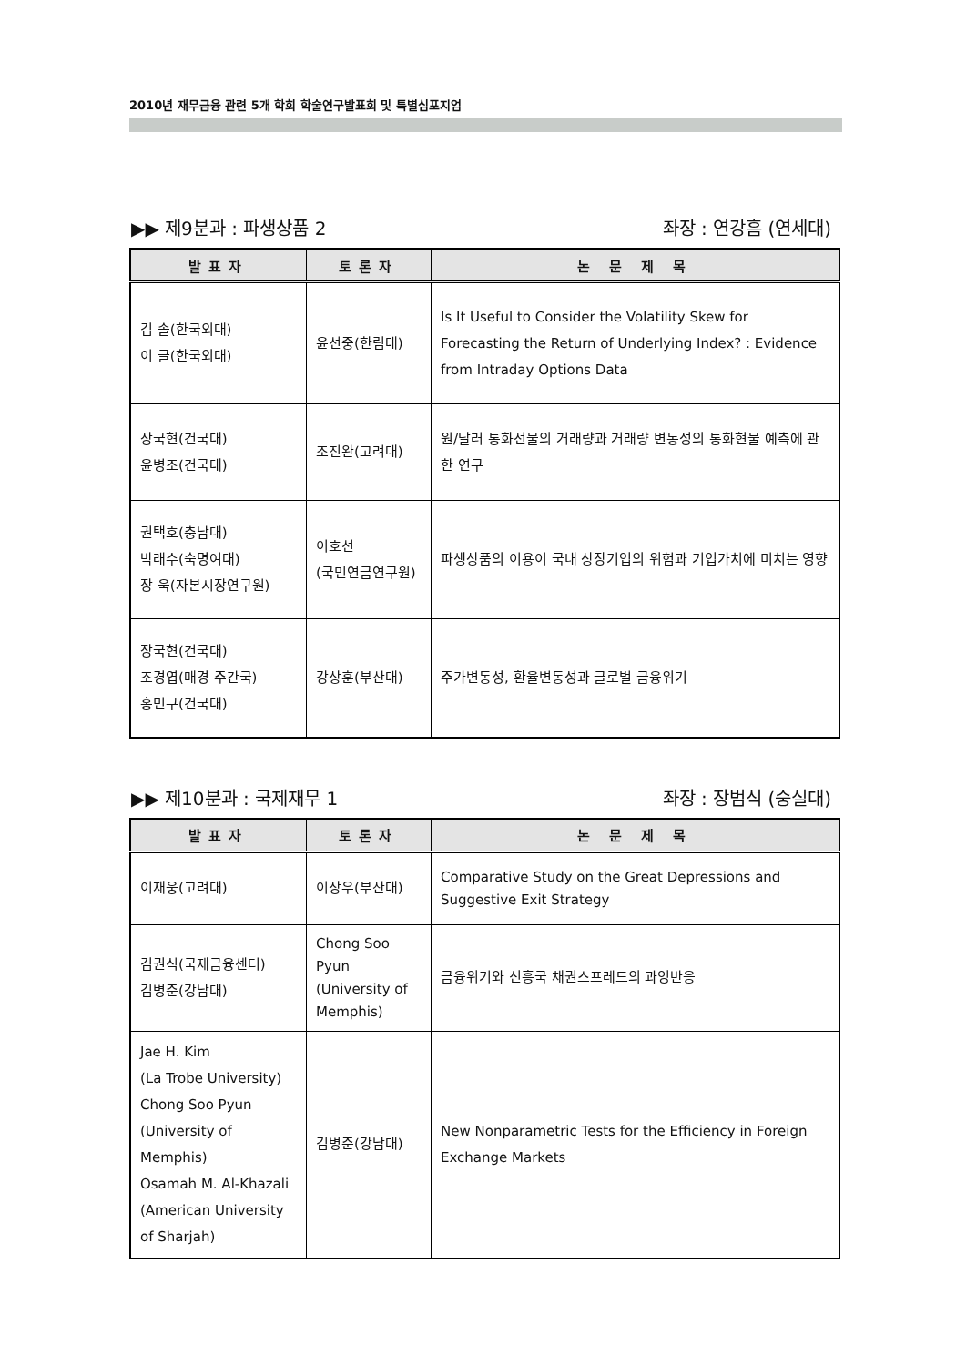2010년 재무금융 관련 5개 학회 학술연구발표회 및 특별심포지엄
▶▶ 제9분과 : 파생상품 2 좌장 : 연강흠 (연세대)
| 발표자 | 토론자 | 논 문 제 목 |
| --- | --- | --- |
| 김 솔(한국외대) 이 글(한국외대) | 윤선중(한림대) | Is It Useful to Consider the Volatility Skew for Forecasting the Return of Underlying Index? : Evidence from Intraday Options Data |
| 장국현(건국대) 윤병조(건국대) | 조진완(고려대) | 원/달러 통화선물의 거래량과 거래량 변동성의 통화현물 예측에 관한 연구 |
| 권택호(충남대) 박래수(숙명여대) 장 욱(자본시장연구원) | 이호선 (국민연금연구원) | 파생상품의 이용이 국내 상장기업의 위험과 기업가치에 미치는 영향 |
| 장국현(건국대) 조경엽(매경 주간국) 홍민구(건국대) | 강상훈(부산대) | 주가변동성, 환율변동성과 글로벌 금융위기 |
▶▶ 제10분과 : 국제재무 1 좌장 : 장범식 (숭실대)
| 발표자 | 토론자 | 논 문 제 목 |
| --- | --- | --- |
| 이재웅(고려대) | 이장우(부산대) | Comparative Study on the Great Depressions and Suggestive Exit Strategy |
| 김권식(국제금융센터) 김병준(강남대) | Chong Soo Pyun (University of Memphis) | 금융위기와 신흥국 채권스프레드의 과잉반응 |
| Jae H. Kim (La Trobe University) Chong Soo Pyun (University of Memphis) Osamah M. Al-Khazali (American University of Sharjah) | 김병준(강남대) | New Nonparametric Tests for the Efficiency in Foreign Exchange Markets |